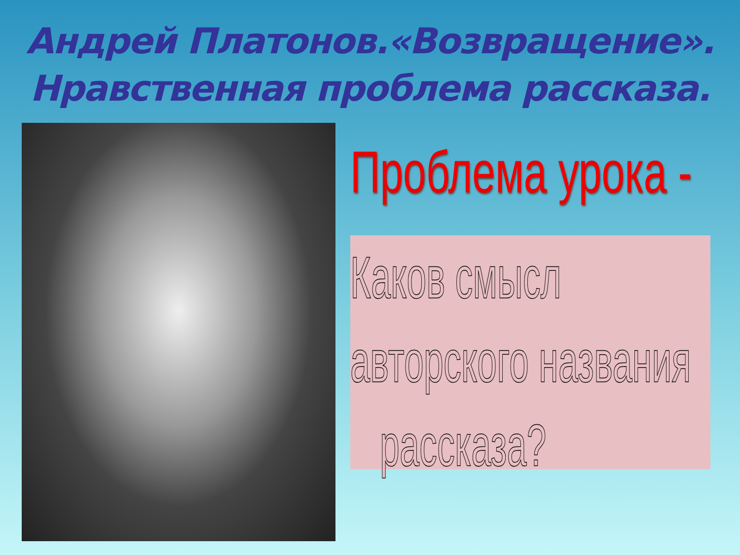Андрей Платонов.«Возвращение».
Нравственная проблема рассказа.
Проблема урока -
Каков смысл
авторского названия
рассказа?